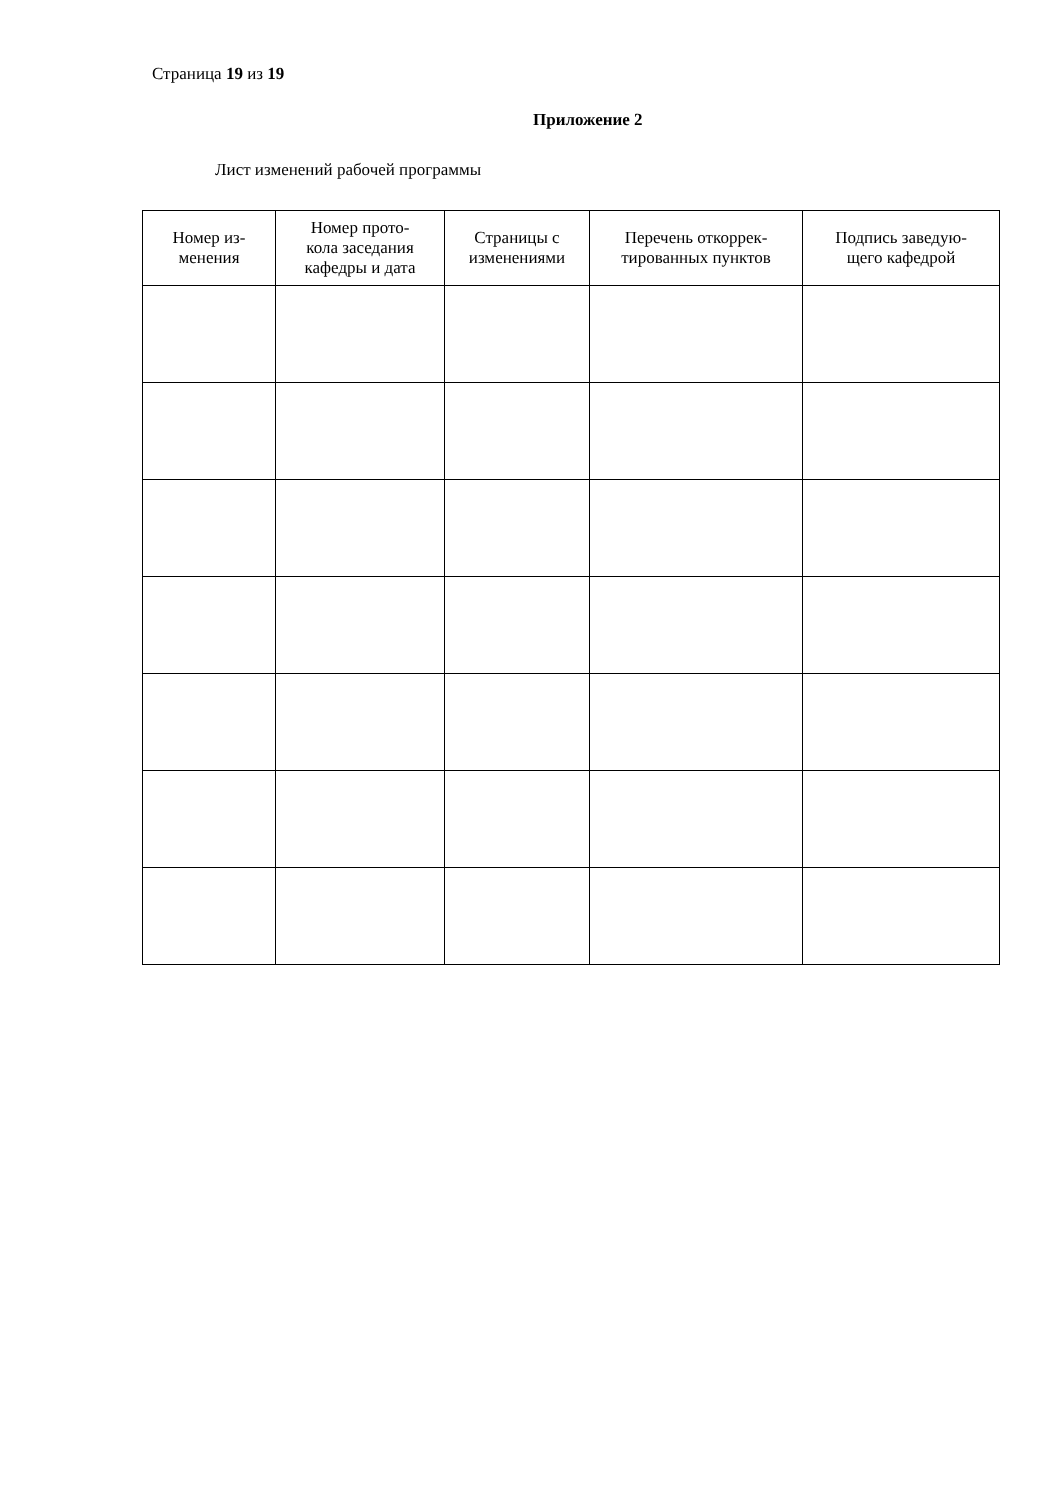Страница 19 из 19
Приложение 2
Лист изменений рабочей программы
| Номер из- менения | Номер прото- кола заседания кафедры и дата | Страницы с изменениями | Перечень откоррек- тированных пунктов | Подпись заведую- щего кафедрой |
| --- | --- | --- | --- | --- |